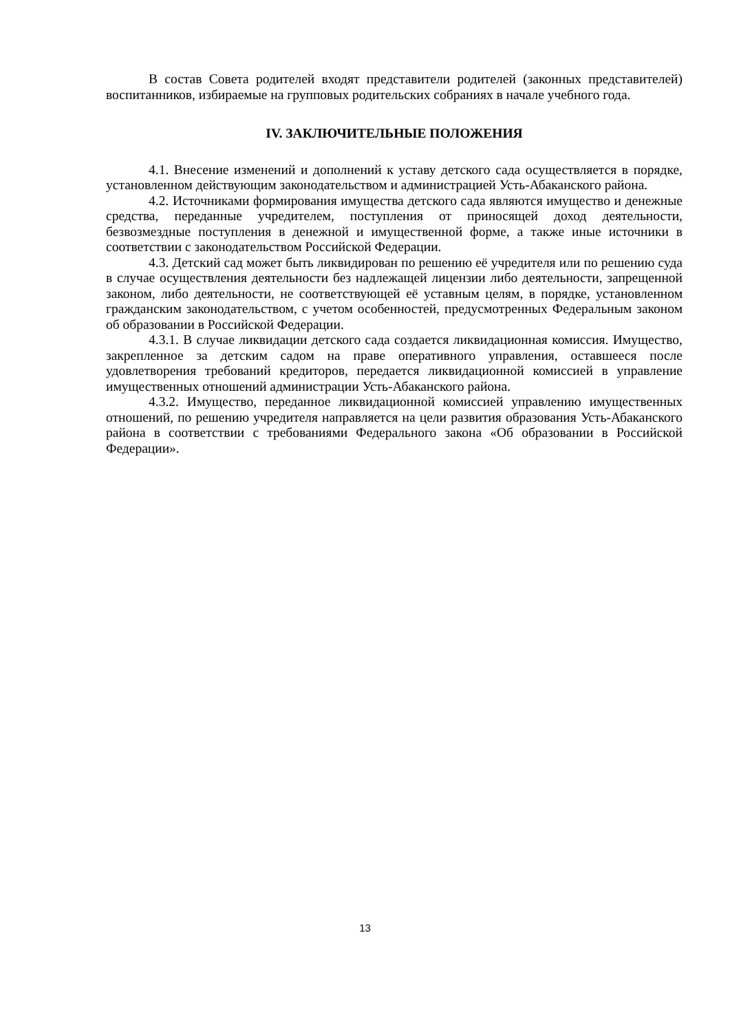В состав Совета родителей входят представители родителей (законных представителей) воспитанников, избираемые на групповых родительских собраниях в начале учебного года.
IV. ЗАКЛЮЧИТЕЛЬНЫЕ ПОЛОЖЕНИЯ
4.1. Внесение изменений и дополнений к уставу детского сада осуществляется в порядке, установленном действующим законодательством и администрацией Усть-Абаканского района.
4.2. Источниками формирования имущества детского сада являются имущество и денежные средства, переданные учредителем, поступления от приносящей доход деятельности, безвозмездные поступления в денежной и имущественной форме, а также иные источники в соответствии с законодательством Российской Федерации.
4.3. Детский сад может быть ликвидирован по решению её учредителя или по решению суда в случае осуществления деятельности без надлежащей лицензии либо деятельности, запрещенной законом, либо деятельности, не соответствующей её уставным целям, в порядке, установленном гражданским законодательством, с учетом особенностей, предусмотренных Федеральным законом об образовании в Российской Федерации.
4.3.1. В случае ликвидации детского сада создается ликвидационная комиссия. Имущество, закрепленное за детским садом на праве оперативного управления, оставшееся после удовлетворения требований кредиторов, передается ликвидационной комиссией в управление имущественных отношений администрации Усть-Абаканского района.
4.3.2. Имущество, переданное ликвидационной комиссией управлению имущественных отношений, по решению учредителя направляется на цели развития образования Усть-Абаканского района в соответствии с требованиями Федерального закона «Об образовании в Российской Федерации».
13